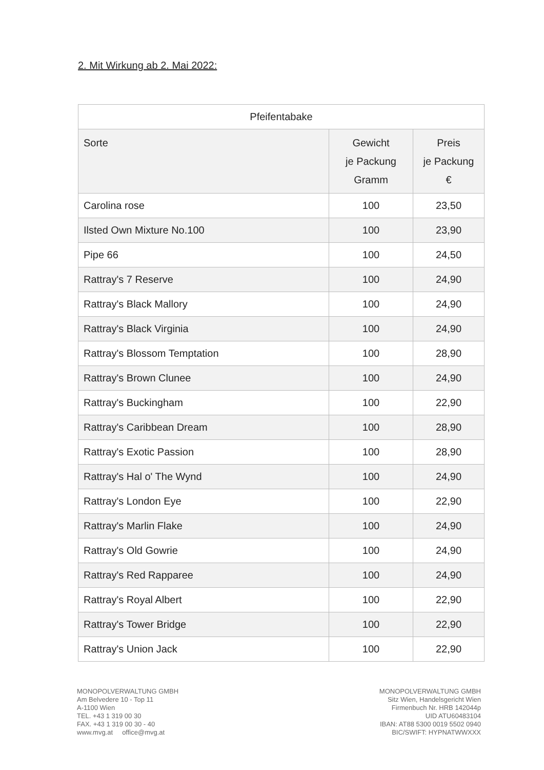2. Mit Wirkung ab 2. Mai 2022:
| Pfeifentabake | | |
| --- | --- | --- |
| Sorte | Gewicht je Packung Gramm | Preis je Packung € |
| Carolina rose | 100 | 23,50 |
| Ilsted Own Mixture No.100 | 100 | 23,90 |
| Pipe 66 | 100 | 24,50 |
| Rattray's 7 Reserve | 100 | 24,90 |
| Rattray's Black Mallory | 100 | 24,90 |
| Rattray's Black Virginia | 100 | 24,90 |
| Rattray's Blossom Temptation | 100 | 28,90 |
| Rattray's Brown Clunee | 100 | 24,90 |
| Rattray's Buckingham | 100 | 22,90 |
| Rattray's Caribbean Dream | 100 | 28,90 |
| Rattray's Exotic Passion | 100 | 28,90 |
| Rattray's Hal o' The Wynd | 100 | 24,90 |
| Rattray's London Eye | 100 | 22,90 |
| Rattray's Marlin Flake | 100 | 24,90 |
| Rattray's Old Gowrie | 100 | 24,90 |
| Rattray's Red Rapparee | 100 | 24,90 |
| Rattray's Royal Albert | 100 | 22,90 |
| Rattray's Tower Bridge | 100 | 22,90 |
| Rattray's Union Jack | 100 | 22,90 |
MONOPOLVERWALTUNG GMBH
Am Belvedere 10 - Top 11
A-1100 Wien
TEL. +43 1 319 00 30
FAX. +43 1 319 00 30 - 40
www.mvg.at office@mvg.at
MONOPOLVERWALTUNG GMBH
Sitz Wien, Handelsgericht Wien
Firmenbuch Nr. HRB 142044p
UID ATU60483104
IBAN: AT88 5300 0019 5502 0940
BIC/SWIFT: HYPNATWWXXX